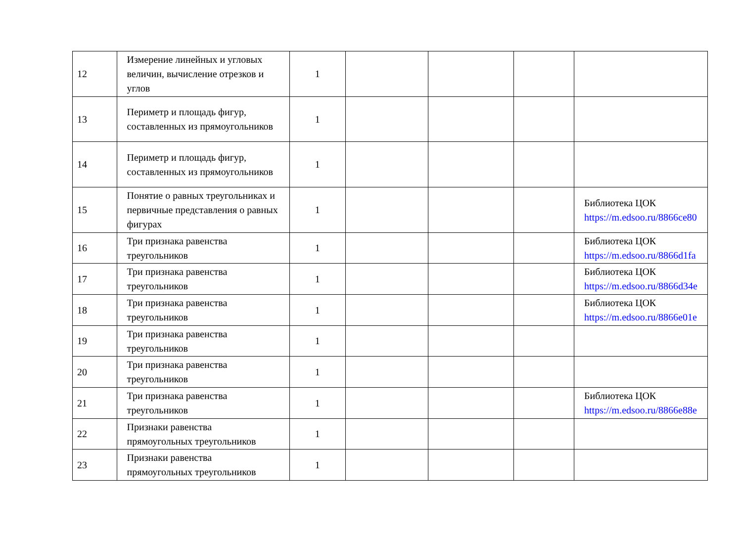| 12 | Измерение линейных и угловых величин, вычисление отрезков и углов | 1 | | | | |
| 13 | Периметр и площадь фигур, составленных из прямоугольников | 1 | | | | |
| 14 | Периметр и площадь фигур, составленных из прямоугольников | 1 | | | | |
| 15 | Понятие о равных треугольниках и первичные представления о равных фигурах | 1 | | | | Библиотека ЦОК https://m.edsoo.ru/8866ce80 |
| 16 | Три признака равенства треугольников | 1 | | | | Библиотека ЦОК https://m.edsoo.ru/8866d1fa |
| 17 | Три признака равенства треугольников | 1 | | | | Библиотека ЦОК https://m.edsoo.ru/8866d34e |
| 18 | Три признака равенства треугольников | 1 | | | | Библиотека ЦОК https://m.edsoo.ru/8866e01e |
| 19 | Три признака равенства треугольников | 1 | | | | |
| 20 | Три признака равенства треугольников | 1 | | | | |
| 21 | Три признака равенства треугольников | 1 | | | | Библиотека ЦОК https://m.edsoo.ru/8866e88e |
| 22 | Признаки равенства прямоугольных треугольников | 1 | | | | |
| 23 | Признаки равенства прямоугольных треугольников | 1 | | | | |